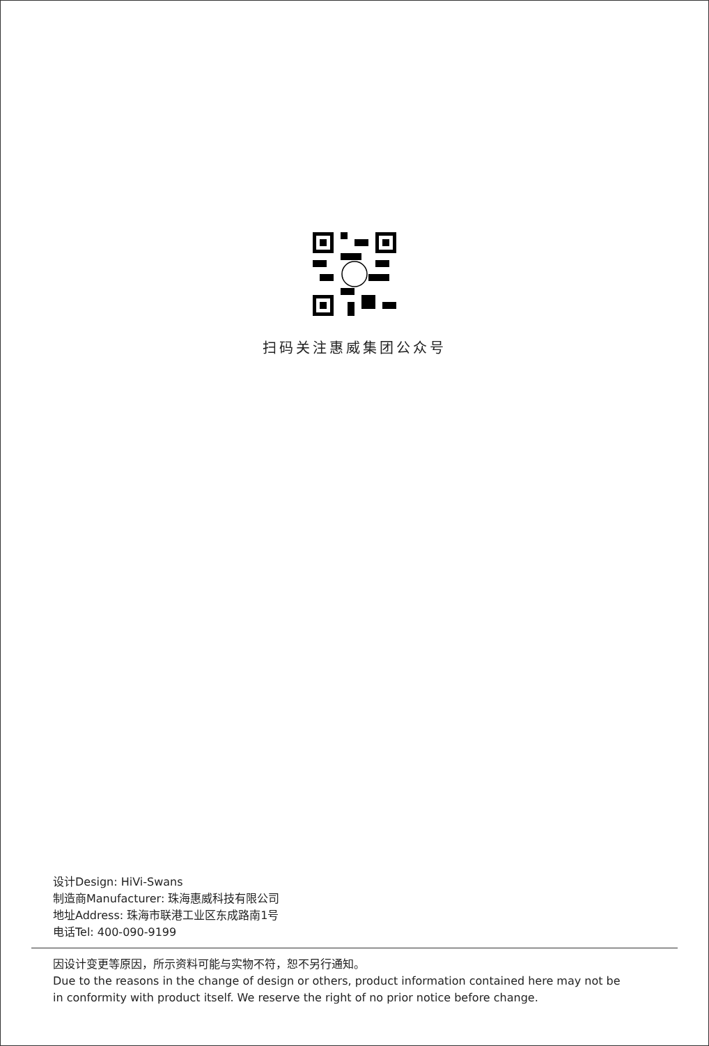扫码关注惠威集团公众号
设计Design: HiVi-Swans
制造商Manufacturer: 珠海惠威科技有限公司
地址Address: 珠海市联港工业区东成路南1号
电话Tel: 400-090-9199
因设计变更等原因，所示资料可能与实物不符，恕不另行通知。
Due to the reasons in the change of design or others, product information contained here may not be
in conformity with product itself. We reserve the right of no prior notice before change.